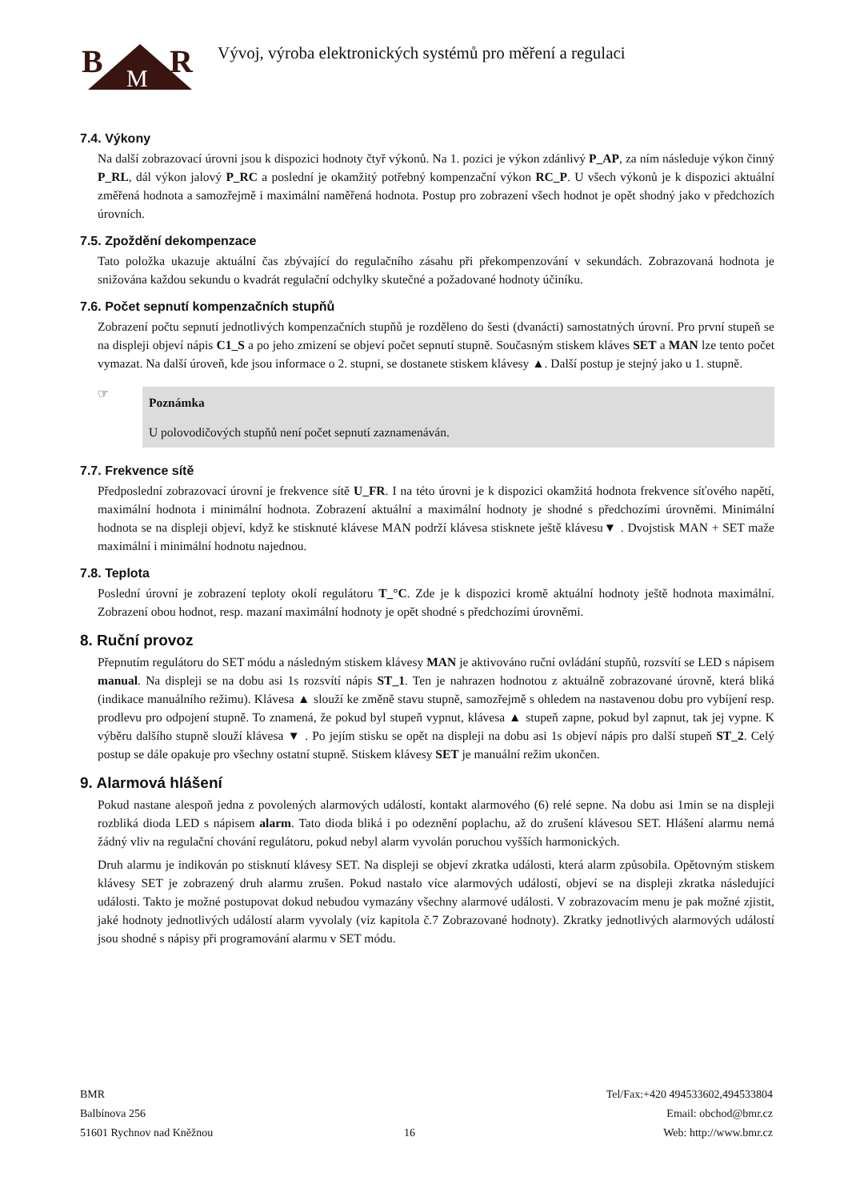B
R
M
Vývoj, výroba elektronických systémů pro měření a regulaci
7.4. Výkony
Na další zobrazovací úrovni jsou k dispozici hodnoty čtyř výkonů. Na 1. pozici je výkon zdánlivý P_AP, za ním následuje výkon činný P_RL, dál výkon jalový P_RC a poslední je okamžitý potřebný kompenzační výkon RC_P. U všech výkonů je k dispozici aktuální změřená hodnota a samozřejmě i maximální naměřená hodnota. Postup pro zobrazení všech hodnot je opět shodný jako v předchozích úrovních.
7.5. Zpoždění dekompenzace
Tato položka ukazuje aktuální čas zbývající do regulačního zásahu při překompenzování v sekundách. Zobrazovaná hodnota je snižována každou sekundu o kvadrát regulační odchylky skutečné a požadované hodnoty účiníku.
7.6. Počet sepnutí kompenzačních stupňů
Zobrazení počtu sepnutí jednotlivých kompenzačních stupňů je rozděleno do šesti (dvanácti) samostatných úrovní. Pro první stupeň se na displeji objeví nápis C1_S a po jeho zmizení se objeví počet sepnutí stupně. Současným stiskem kláves SET a MAN lze tento počet vymazat. Na další úroveň, kde jsou informace o 2. stupni, se dostanete stiskem klávesy ▲. Další postup je stejný jako u 1. stupně.
☞
Poznámka
U polovodičových stupňů není počet sepnutí zaznamenáván.
7.7. Frekvence sítě
Předposlední zobrazovací úrovní je frekvence sítě U_FR. I na této úrovni je k dispozici okamžitá hodnota frekvence síťového napětí, maximální hodnota i minimální hodnota. Zobrazení aktuální a maximální hodnoty je shodné s předchozími úrovněmi. Minimální hodnota se na displeji objeví, když ke stisknuté klávese MAN podrží klávesa stisknete ještě klávesu▼ . Dvojstisk MAN + SET maže maximální i minimální hodnotu najednou.
7.8. Teplota
Poslední úrovní je zobrazení teploty okolí regulátoru T_°C. Zde je k dispozici kromě aktuální hodnoty ještě hodnota maximální. Zobrazení obou hodnot, resp. mazaní maximální hodnoty je opět shodné s předchozími úrovněmi.
8. Ruční provoz
Přepnutím regulátoru do SET módu a následným stiskem klávesy MAN je aktivováno ruční ovládání stupňů, rozsvítí se LED s nápisem manual. Na displeji se na dobu asi 1s rozsvítí nápis ST_1. Ten je nahrazen hodnotou z aktuálně zobrazované úrovně, která bliká (indikace manuálního režimu). Klávesa ▲ slouží ke změně stavu stupně, samozřejmě s ohledem na nastavenou dobu pro vybíjení resp. prodlevu pro odpojení stupně. To znamená, že pokud byl stupeň vypnut, klávesa ▲ stupeň zapne, pokud byl zapnut, tak jej vypne. K výběru dalšího stupně slouží klávesa ▼ . Po jejím stisku se opět na displeji na dobu asi 1s objeví nápis pro další stupeň ST_2. Celý postup se dále opakuje pro všechny ostatní stupně. Stiskem klávesy SET je manuální režim ukončen.
9. Alarmová hlášení
Pokud nastane alespoň jedna z povolených alarmových událostí, kontakt alarmového (6) relé sepne. Na dobu asi 1min se na displeji rozbliká dioda LED s nápisem alarm. Tato dioda bliká i po odeznění poplachu, až do zrušení klávesou SET. Hlášení alarmu nemá žádný vliv na regulační chování regulátoru, pokud nebyl alarm vyvolán poruchou vyšších harmonických.
Druh alarmu je indikován po stisknutí klávesy SET. Na displeji se objeví zkratka události, která alarm způsobila. Opětovným stiskem klávesy SET je zobrazený druh alarmu zrušen. Pokud nastalo více alarmových událostí, objeví se na displeji zkratka následující události. Takto je možné postupovat dokud nebudou vymazány všechny alarmové události. V zobrazovacím menu je pak možné zjistit, jaké hodnoty jednotlivých událostí alarm vyvolaly (viz kapitola č.7 Zobrazované hodnoty). Zkratky jednotlivých alarmových událostí jsou shodné s nápisy při programování alarmu v SET módu.
BMR
Balbínova 256
51601 Rychnov nad Kněžnou
16 Tel/Fax:+420 494533602,494533804
Email: obchod@bmr.cz
Web: http://www.bmr.cz